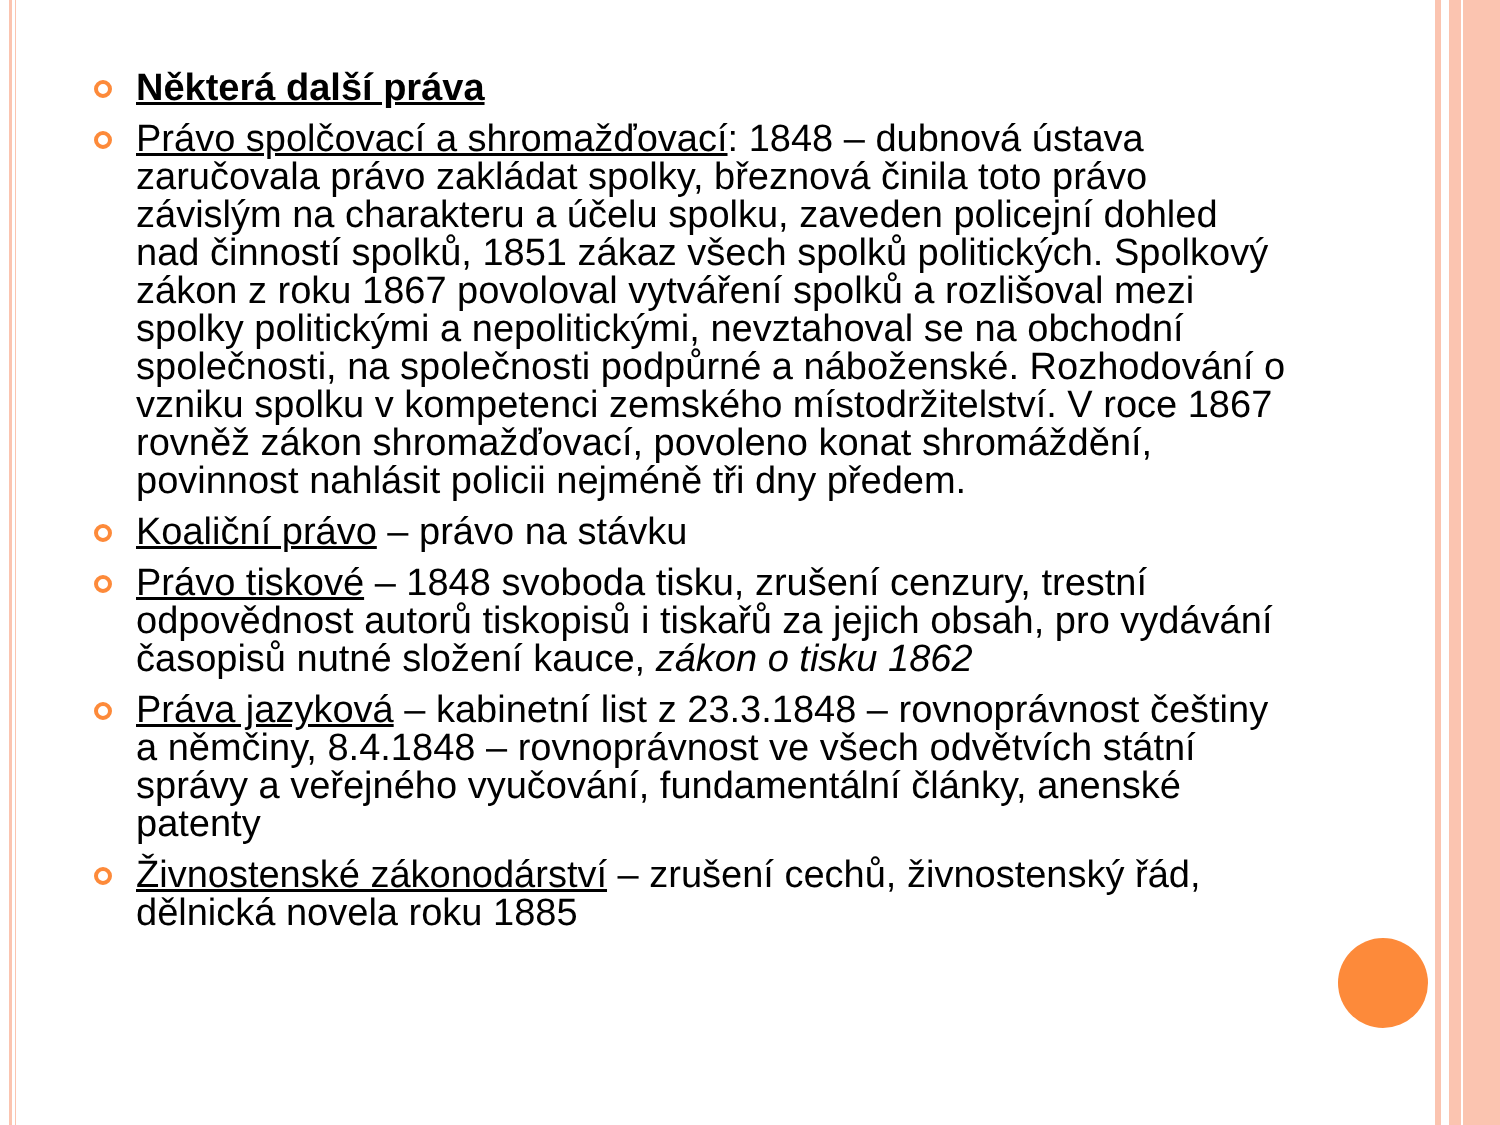Některá další práva
Právo spolčovací a shromažďovací: 1848 – dubnová ústava zaručovala právo zakládat spolky, březnová činila toto právo závislým na charakteru a účelu spolku, zaveden policejní dohled nad činností spolků, 1851 zákaz všech spolků politických. Spolkový zákon z roku 1867 povoloval vytváření spolků a rozlišoval mezi spolky politickými a nepolitickými, nevztahoval se na obchodní společnosti, na společnosti podpůrné a náboženské. Rozhodování o vzniku spolku v kompetenci zemského místodržitelství. V roce 1867 rovněž zákon shromažďovací, povoleno konat shromáždění, povinnost nahlásit policii nejméně tři dny předem.
Koaliční právo – právo na stávku
Právo tiskové – 1848 svoboda tisku, zrušení cenzury, trestní odpovědnost autorů tiskopisů i tiskařů za jejich obsah, pro vydávání časopisů nutné složení kauce, zákon o tisku 1862
Práva jazyková – kabinetní list z 23.3.1848 – rovnoprávnost češtiny a němčiny, 8.4.1848 – rovnoprávnost ve všech odvětvích státní správy a veřejného vyučování, fundamentální články, anenské patenty
Živnostenské zákonodárství – zrušení cechů, živnostenský řád, dělnická novela roku 1885